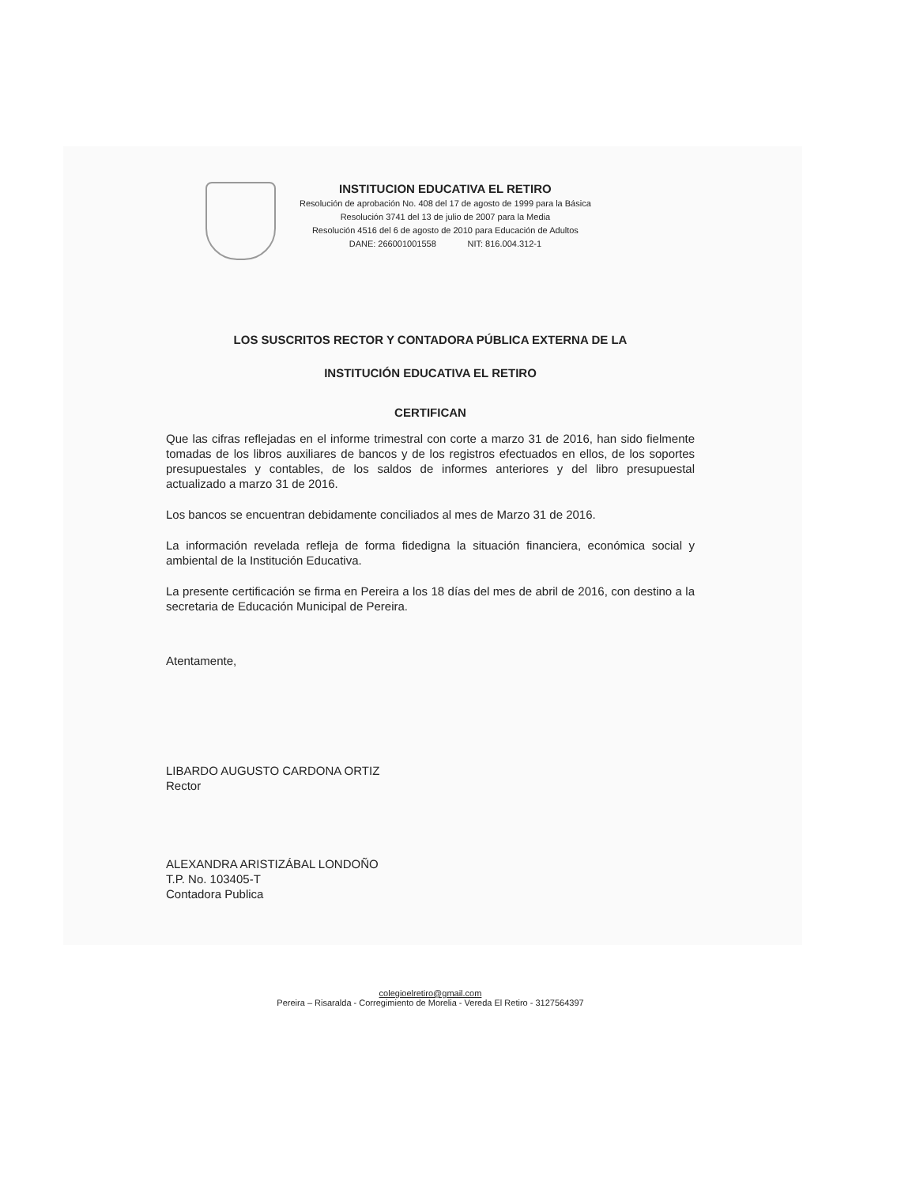INSTITUCION EDUCATIVA EL RETIRO
Resolución de aprobación No. 408 del 17 de agosto de 1999 para la Básica
Resolución 3741 del 13 de julio de 2007 para la Media
Resolución 4516 del 6 de agosto de 2010 para Educación de Adultos
DANE: 266001001558 NIT: 816.004.312-1
LOS SUSCRITOS RECTOR Y CONTADORA PÚBLICA EXTERNA DE LA
INSTITUCIÓN EDUCATIVA EL RETIRO
CERTIFICAN
Que las cifras reflejadas en el informe trimestral con corte a marzo 31 de 2016, han sido fielmente tomadas de los libros auxiliares de bancos y de los registros efectuados en ellos, de los soportes presupuestales y contables, de los saldos de informes anteriores y del libro presupuestal actualizado a marzo 31 de 2016.
Los bancos se encuentran debidamente conciliados al mes de Marzo 31 de 2016.
La información revelada refleja de forma fidedigna la situación financiera, económica social y ambiental de la Institución Educativa.
La presente certificación se firma en Pereira a los 18 días del mes de abril de 2016, con destino a la secretaria de Educación Municipal de Pereira.
Atentamente,
LIBARDO AUGUSTO CARDONA ORTIZ
Rector
ALEXANDRA ARISTIZÁBAL LONDOÑO
T.P. No. 103405-T
Contadora Publica
colegioelretiro@gmail.com
Pereira – Risaralda - Corregimiento de Morelia - Vereda El Retiro - 3127564397